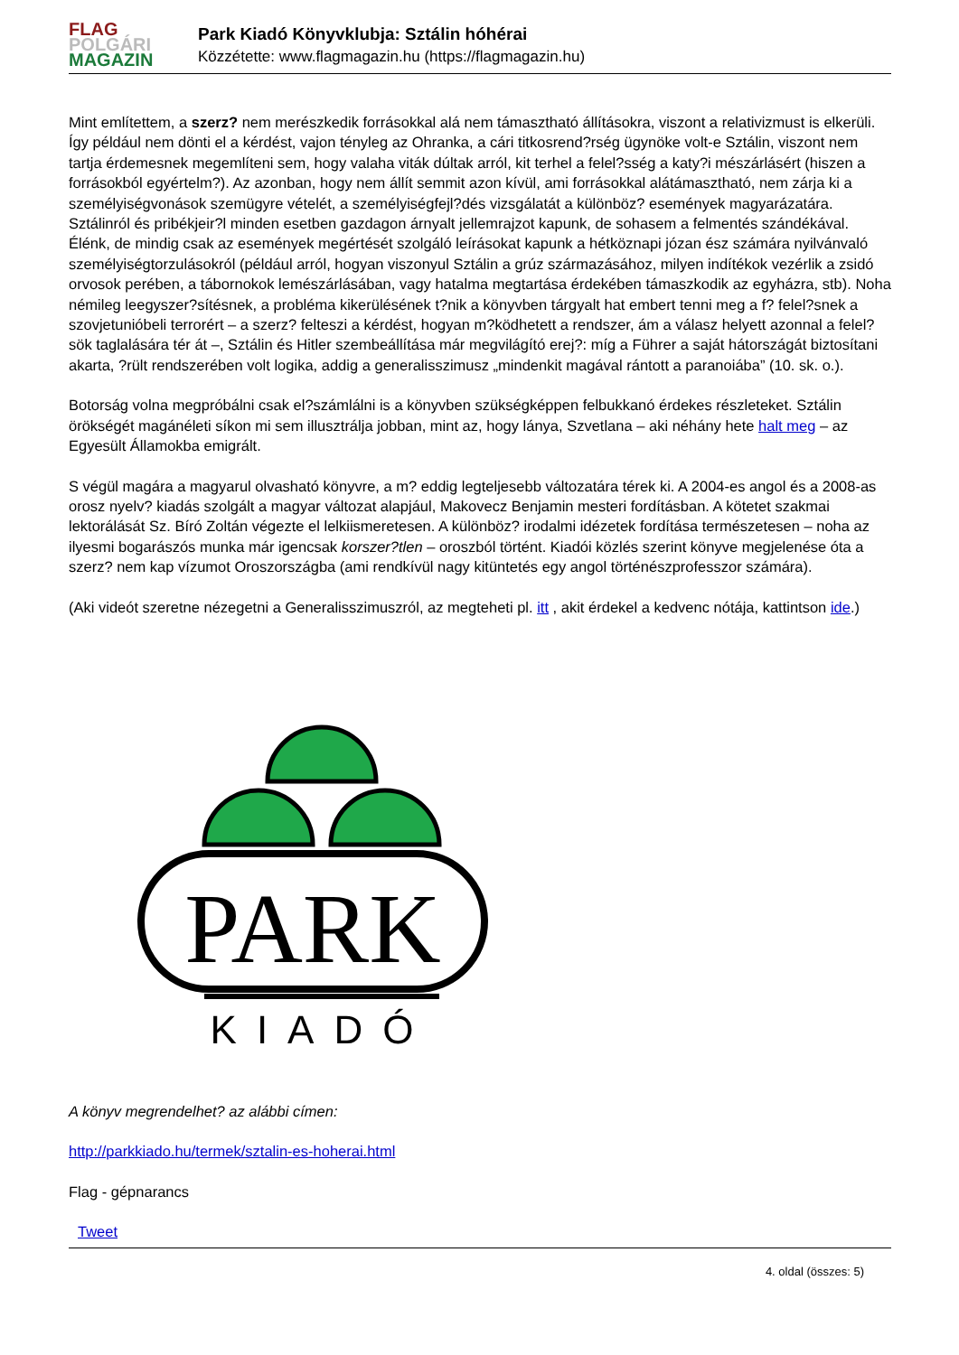FLAG
POLGÁRI
MAGAZIN
Park Kiadó Könyvklubja: Sztálin hóhérai
Közzétette: www.flagmagazin.hu (https://flagmagazin.hu)
Mint említettem, a szerz? nem merészkedik forrásokkal alá nem támasztható állításokra, viszont a relativizmust is elkerüli. Így például nem dönti el a kérdést, vajon tényleg az Ohranka, a cári titkosrend?rség ügynöke volt-e Sztálin, viszont nem tartja érdemesnek megemlíteni sem, hogy valaha viták dúltak arról, kit terhel a felel?sség a katy?i mészárlásért (hiszen a forrásokból egyértelm?). Az azonban, hogy nem állít semmit azon kívül, ami forrásokkal alátámasztható, nem zárja ki a személyiségvonások szemügyre vételét, a személyiségfejl?dés vizsgálatát a különböz? események magyarázatára. Sztálinról és pribékjeir?l minden esetben gazdagon árnyalt jellemrajzot kapunk, de sohasem a felmentés szándékával. Élénk, de mindig csak az események megértését szolgáló leírásokat kapunk a hétköznapi józan ész számára nyilvánvaló személyiségtorzulásokról (például arról, hogyan viszonyul Sztálin a grúz származásához, milyen indítékok vezérlik a zsidó orvosok perében, a tábornokok lemészárlásában, vagy hatalma megtartása érdekében támaszkodik az egyházra, stb). Noha némileg leegyszer?sítésnek, a probléma kikerülésének t?nik a könyvben tárgyalt hat embert tenni meg a f? felel?snek a szovjetunióbeli terrorért – a szerz? felteszi a kérdést, hogyan m?ködhetett a rendszer, ám a válasz helyett azonnal a felel?sök taglalására tér át –, Sztálin és Hitler szembeállítása már megvilágító erej?: míg a Führer a saját hátországát biztosítani akarta, ?rült rendszerében volt logika, addig a generalisszimusz „mindenkit magával rántott a paranoiába” (10. sk. o.).
Botorság volna megpróbálni csak el?számlálni is a könyvben szükségképpen felbukkanó érdekes részleteket. Sztálin örökségét magánéleti síkon mi sem illusztrálja jobban, mint az, hogy lánya, Szvetlana – aki néhány hete halt meg – az Egyesült Államokba emigrált.
S végül magára a magyarul olvasható könyvre, a m? eddig legteljesebb változatára térek ki. A 2004-es angol és a 2008-as orosz nyelv? kiadás szolgált a magyar változat alapjául, Makovecz Benjamin mesteri fordításban. A kötetet szakmai lektorálását Sz. Bíró Zoltán végezte el lelkiismeretesen. A különböz? irodalmi idézetek fordítása természetesen – noha az ilyesmi bogarászós munka már igencsak korszer?tlen – oroszból történt. Kiadói közlés szerint könyve megjelenése óta a szerz? nem kap vízumot Oroszországba (ami rendkívül nagy kitüntetés egy angol történészprofesszor számára).
(Aki videót szeretne nézegetni a Generalisszimuszról, az megteheti pl. itt , akit érdekel a kedvenc nótája, kattintson ide.)
PARK
KIADÓ
A könyv megrendelhet? az alábbi címen:
http://parkkiado.hu/termek/sztalin-es-hoherai.html
Flag - gépnarancs
Tweet
4. oldal (összes: 5)